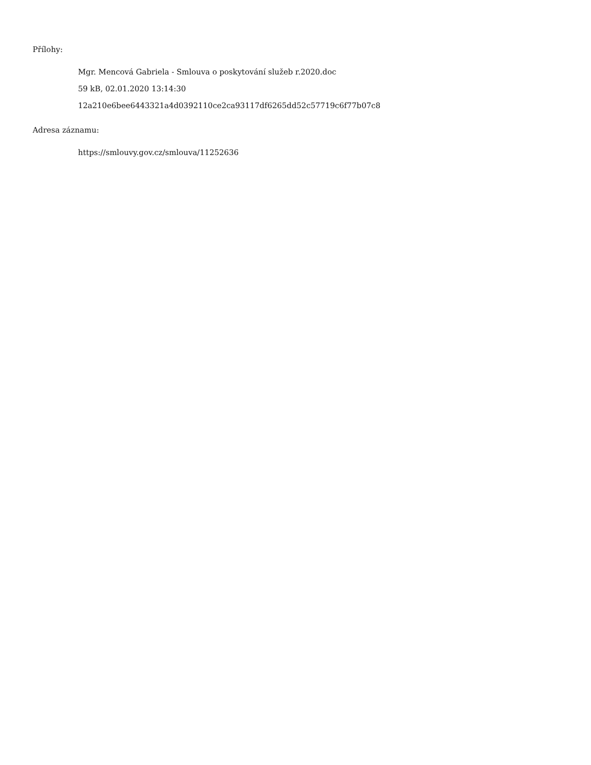Přílohy:
Mgr. Mencová Gabriela - Smlouva o poskytování služeb r.2020.doc
59 kB, 02.01.2020 13:14:30
12a210e6bee6443321a4d0392110ce2ca93117df6265dd52c57719c6f77b07c8
Adresa záznamu:
https://smlouvy.gov.cz/smlouva/11252636